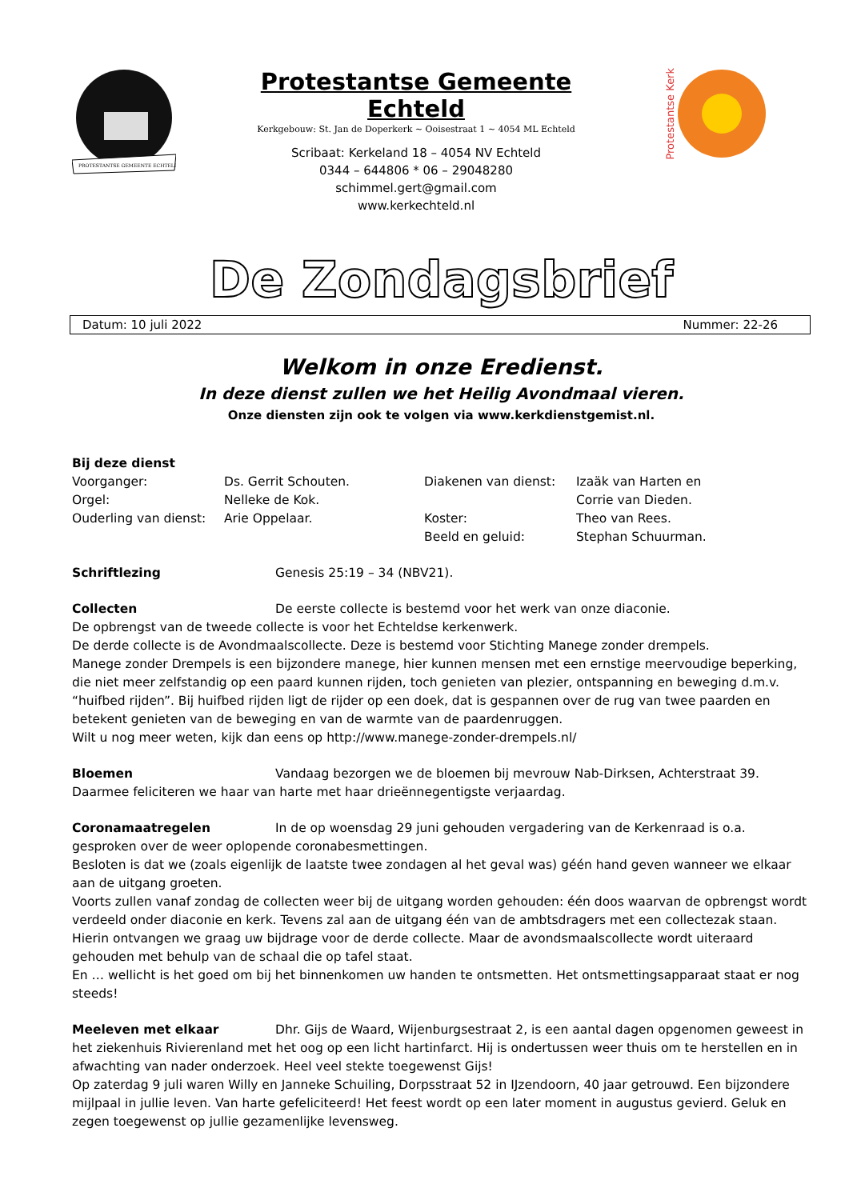PROTESTANTSE GEMEENTE ECHTELD
Protestantse Gemeente Echteld
Kerkgebouw: St. Jan de Doperkerk ~ Ooisestraat 1 ~ 4054 ML Echteld
Scribaat: Kerkeland 18 – 4054 NV Echteld
0344 – 644806 * 06 – 29048280
schimmel.gert@gmail.com
www.kerkechteld.nl
Protestantse Kerk
De Zondagsbrief
Datum: 10 juli 2022 Nummer: 22-26
Welkom in onze Eredienst.
In deze dienst zullen we het Heilig Avondmaal vieren.
Onze diensten zijn ook te volgen via www.kerkdienstgemist.nl.
Bij deze dienst
Voorganger: Ds. Gerrit Schouten. Diakenen van dienst: Izaäk van Harten en Orgel: Nelleke de Kok. Corrie van Dieden. Ouderling van dienst: Arie Oppelaar. Koster: Theo van Rees. Beeld en geluid: Stephan Schuurman.
Schriftlezing Genesis 25:19 – 34 (NBV21).
Collecten De eerste collecte is bestemd voor het werk van onze diaconie.
De opbrengst van de tweede collecte is voor het Echteldse kerkenwerk.
De derde collecte is de Avondmaalscollecte. Deze is bestemd voor Stichting Manege zonder drempels.
Manege zonder Drempels is een bijzondere manege, hier kunnen mensen met een ernstige meervoudige beperking, die niet meer zelfstandig op een paard kunnen rijden, toch genieten van plezier, ontspanning en beweging d.m.v. “huifbed rijden”. Bij huifbed rijden ligt de rijder op een doek, dat is gespannen over de rug van twee paarden en betekent genieten van de beweging en van de warmte van de paardenruggen.
Wilt u nog meer weten, kijk dan eens op http://www.manege-zonder-drempels.nl/
Bloemen Vandaag bezorgen we de bloemen bij mevrouw Nab-Dirksen, Achterstraat 39.
Daarmee feliciteren we haar van harte met haar drieënnegentigste verjaardag.
Coronamaatregelen In de op woensdag 29 juni gehouden vergadering van de Kerkenraad is o.a. gesproken over de weer oplopende coronabesmettingen.
Besloten is dat we (zoals eigenlijk de laatste twee zondagen al het geval was) géén hand geven wanneer we elkaar aan de uitgang groeten.
Voorts zullen vanaf zondag de collecten weer bij de uitgang worden gehouden: één doos waarvan de opbrengst wordt verdeeld onder diaconie en kerk. Tevens zal aan de uitgang één van de ambtsdragers met een collectezak staan. Hierin ontvangen we graag uw bijdrage voor de derde collecte. Maar de avondsmaalscollecte wordt uiteraard gehouden met behulp van de schaal die op tafel staat.
En … wellicht is het goed om bij het binnenkomen uw handen te ontsmetten. Het ontsmettingsapparaat staat er nog steeds!
Meeleven met elkaar Dhr. Gijs de Waard, Wijenburgsestraat 2, is een aantal dagen opgenomen geweest in het ziekenhuis Rivierenland met het oog op een licht hartinfarct. Hij is ondertussen weer thuis om te herstellen en in afwachting van nader onderzoek. Heel veel stekte toegewenst Gijs!
Op zaterdag 9 juli waren Willy en Janneke Schuiling, Dorpsstraat 52 in IJzendoorn, 40 jaar getrouwd. Een bijzondere mijlpaal in jullie leven. Van harte gefeliciteerd! Het feest wordt op een later moment in augustus gevierd. Geluk en zegen toegewenst op jullie gezamenlijke levensweg.